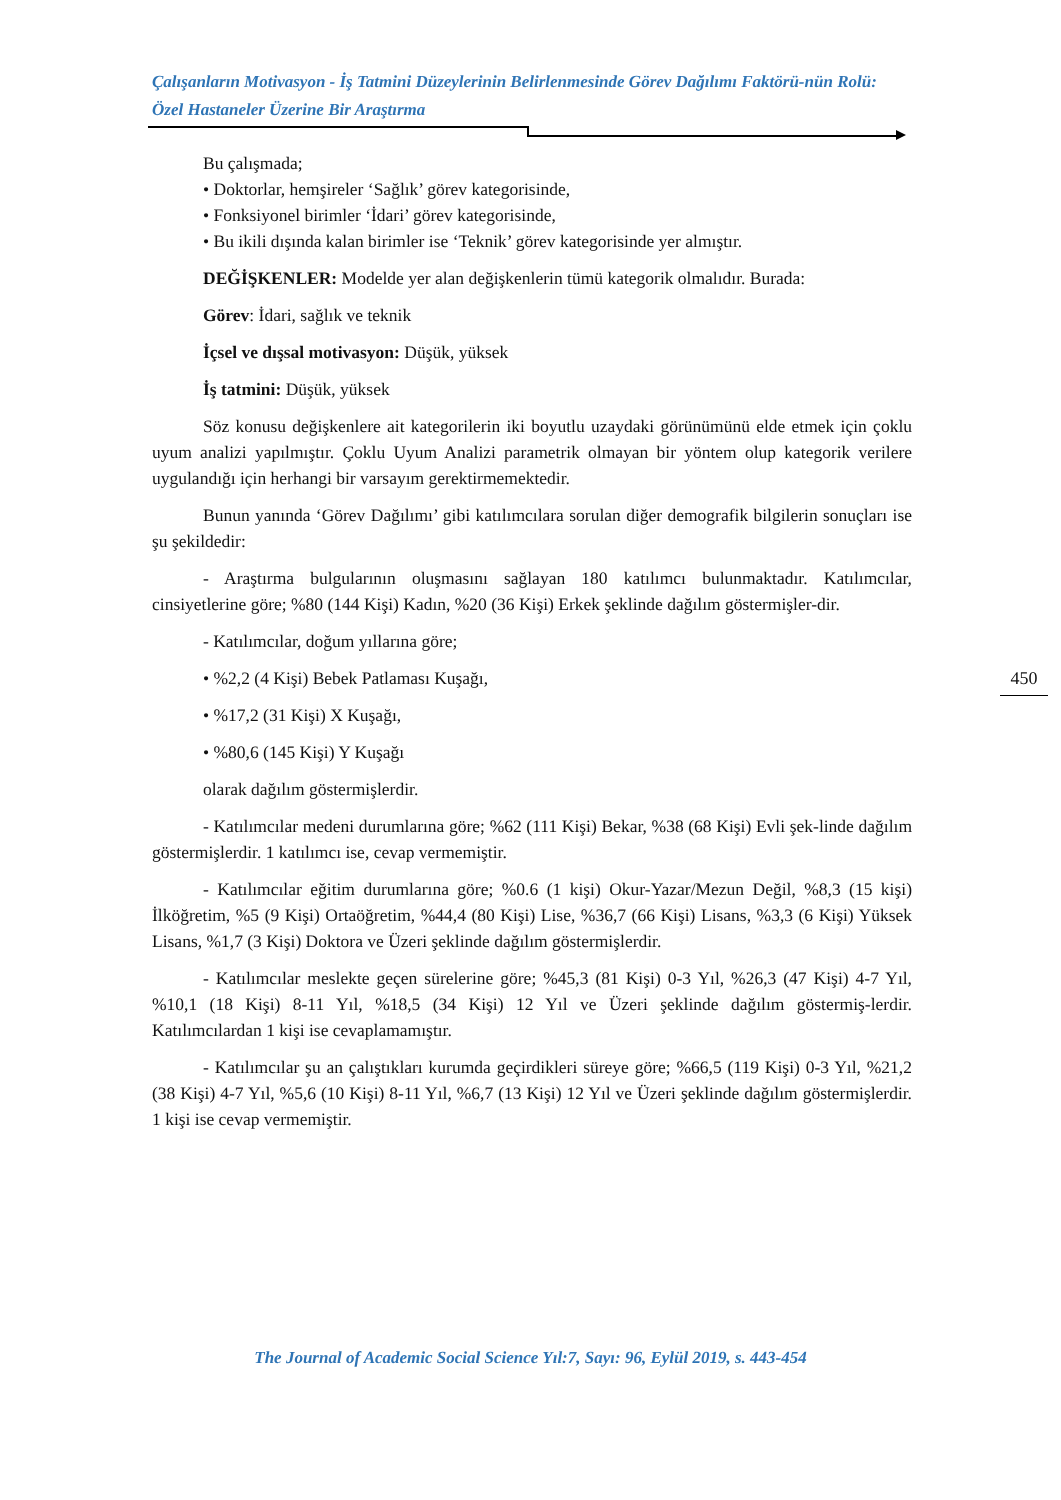Çalışanların Motivasyon - İş Tatmini Düzeylerinin Belirlenmesinde Görev Dağılımı Faktörü-nün Rolü: Özel Hastaneler Üzerine Bir Araştırma
Bu çalışmada;
• Doktorlar, hemşireler ‘Sağlık’ görev kategorisinde,
• Fonksiyonel birimler ‘İdari’ görev kategorisinde,
• Bu ikili dışında kalan birimler ise ‘Teknik’ görev kategorisinde yer almıştır.
DEĞİŞKENLER: Modelde yer alan değişkenlerin tümü kategorik olmalıdır. Burada:
Görev: İdari, sağlık ve teknik
İçsel ve dışsal motivasyon: Düşük, yüksek
İş tatmini: Düşük, yüksek
Söz konusu değişkenlere ait kategorilerin iki boyutlu uzaydaki görünümünü elde etmek için çoklu uyum analizi yapılmıştır. Çoklu Uyum Analizi parametrik olmayan bir yöntem olup kategorik verilere uygulandığı için herhangi bir varsayım gerektirmemektedir.
Bunun yanında ‘Görev Dağılımı’ gibi katılımcılara sorulan diğer demografik bilgilerin sonuçları ise şu şekildedir:
- Araştırma bulgularının oluşmasını sağlayan 180 katılımcı bulunmaktadır. Katılımcılar, cinsiyetlerine göre; %80 (144 Kişi) Kadın, %20 (36 Kişi) Erkek şeklinde dağılım göstermişler-dir.
- Katılımcılar, doğum yıllarına göre;
• %2,2 (4 Kişi) Bebek Patlaması Kuşağı,
• %17,2 (31 Kişi) X Kuşağı,
• %80,6 (145 Kişi) Y Kuşağı
olarak dağılım göstermişlerdir.
- Katılımcılar medeni durumlarına göre; %62 (111 Kişi) Bekar, %38 (68 Kişi) Evli şek-linde dağılım göstermişlerdir. 1 katılımcı ise, cevap vermemiştir.
- Katılımcılar eğitim durumlarına göre; %0.6 (1 kişi) Okur-Yazar/Mezun Değil, %8,3 (15 kişi) İlköğretim, %5 (9 Kişi) Ortaöğretim, %44,4 (80 Kişi) Lise, %36,7 (66 Kişi) Lisans, %3,3 (6 Kişi) Yüksek Lisans, %1,7 (3 Kişi) Doktora ve Üzeri şeklinde dağılım göstermişlerdir.
- Katılımcılar meslekte geçen sürelerine göre; %45,3 (81 Kişi) 0-3 Yıl, %26,3 (47 Kişi) 4-7 Yıl, %10,1 (18 Kişi) 8-11 Yıl, %18,5 (34 Kişi) 12 Yıl ve Üzeri şeklinde dağılım göstermiş-lerdir. Katılımcılardan 1 kişi ise cevaplamamıştır.
- Katılımcılar şu an çalıştıkları kurumda geçirdikleri süreye göre; %66,5 (119 Kişi) 0-3 Yıl, %21,2 (38 Kişi) 4-7 Yıl, %5,6 (10 Kişi) 8-11 Yıl, %6,7 (13 Kişi) 12 Yıl ve Üzeri şeklinde dağılım göstermişlerdir. 1 kişi ise cevap vermemiştir.
450
The Journal of Academic Social Science Yıl:7, Sayı: 96, Eylül 2019, s. 443-454